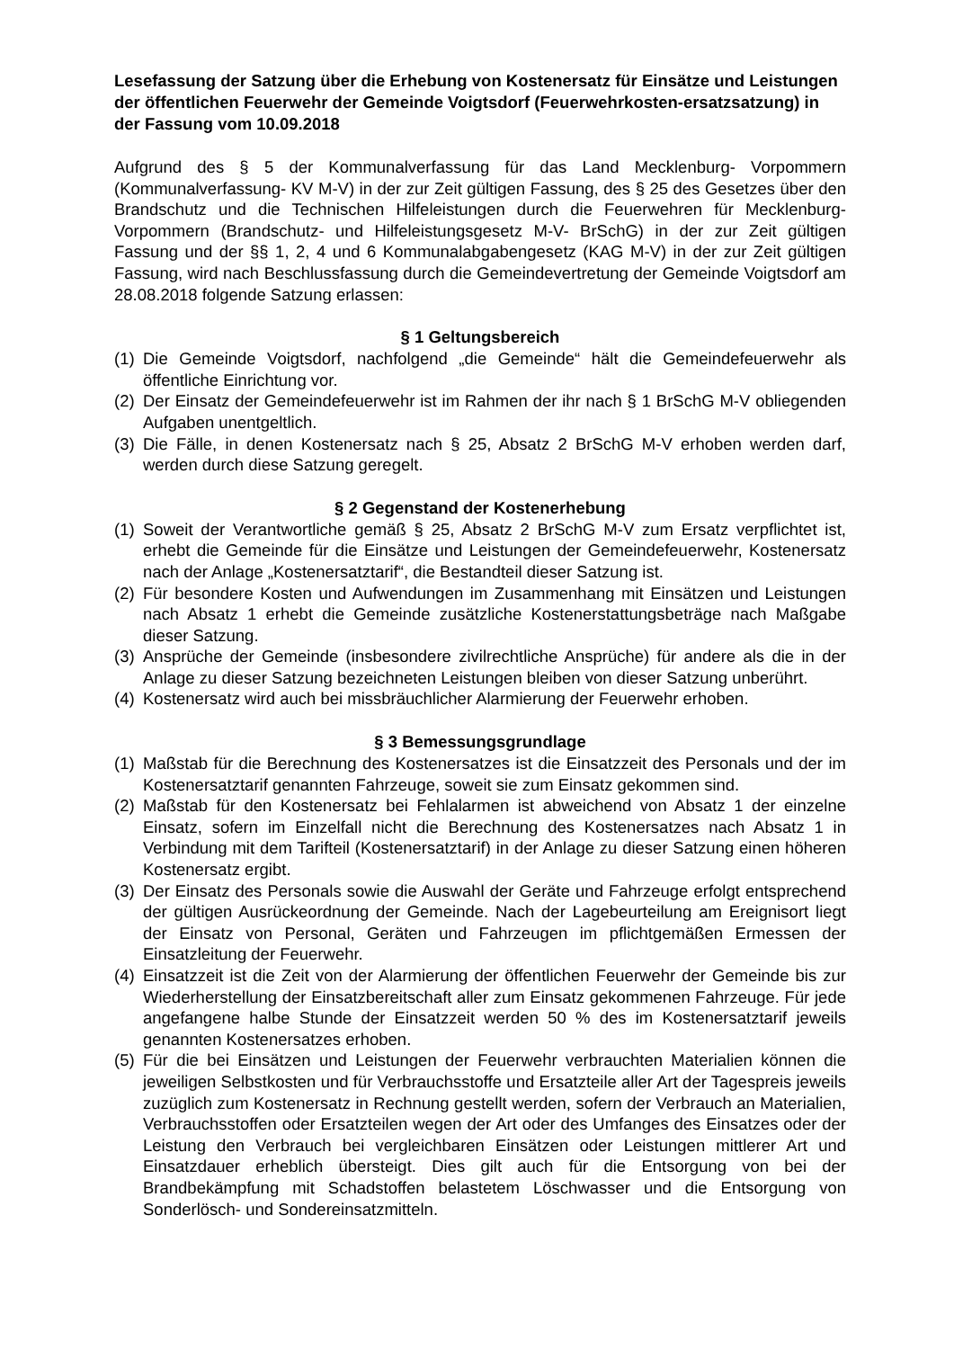Lesefassung der Satzung über die Erhebung von Kostenersatz für Einsätze und Leistungen der öffentlichen Feuerwehr der Gemeinde Voigtsdorf (Feuerwehrkosten-ersatzsatzung) in der Fassung vom 10.09.2018
Aufgrund des § 5 der Kommunalverfassung für das Land Mecklenburg- Vorpommern (Kommunalverfassung- KV M-V) in der zur Zeit gültigen Fassung, des § 25 des Gesetzes über den Brandschutz und die Technischen Hilfeleistungen durch die Feuerwehren für Mecklenburg- Vorpommern (Brandschutz- und Hilfeleistungsgesetz M-V- BrSchG) in der zur Zeit gültigen Fassung und der §§ 1, 2, 4 und 6 Kommunalabgabengesetz (KAG M-V) in der zur Zeit gültigen Fassung, wird nach Beschlussfassung durch die Gemeindevertretung der Gemeinde Voigtsdorf am 28.08.2018 folgende Satzung erlassen:
§ 1 Geltungsbereich
(1) Die Gemeinde Voigtsdorf, nachfolgend „die Gemeinde“ hält die Gemeindefeuerwehr als öffentliche Einrichtung vor.
(2) Der Einsatz der Gemeindefeuerwehr ist im Rahmen der ihr nach § 1 BrSchG M-V obliegenden Aufgaben unentgeltlich.
(3) Die Fälle, in denen Kostenersatz nach § 25, Absatz 2 BrSchG M-V erhoben werden darf, werden durch diese Satzung geregelt.
§ 2 Gegenstand der Kostenerhebung
(1) Soweit der Verantwortliche gemäß § 25, Absatz 2 BrSchG M-V zum Ersatz verpflichtet ist, erhebt die Gemeinde für die Einsätze und Leistungen der Gemeindefeuerwehr, Kostenersatz nach der Anlage „Kostenersatztarif“, die Bestandteil dieser Satzung ist.
(2) Für besondere Kosten und Aufwendungen im Zusammenhang mit Einsätzen und Leistungen nach Absatz 1 erhebt die Gemeinde zusätzliche Kostenerstattungsbeträge nach Maßgabe dieser Satzung.
(3) Ansprüche der Gemeinde (insbesondere zivilrechtliche Ansprüche) für andere als die in der Anlage zu dieser Satzung bezeichneten Leistungen bleiben von dieser Satzung unberührt.
(4) Kostenersatz wird auch bei missbräuchlicher Alarmierung der Feuerwehr erhoben.
§ 3 Bemessungsgrundlage
(1) Maßstab für die Berechnung des Kostenersatzes ist die Einsatzzeit des Personals und der im Kostenersatztarif genannten Fahrzeuge, soweit sie zum Einsatz gekommen sind.
(2) Maßstab für den Kostenersatz bei Fehlalarmen ist abweichend von Absatz 1 der einzelne Einsatz, sofern im Einzelfall nicht die Berechnung des Kostenersatzes nach Absatz 1 in Verbindung mit dem Tarifteil (Kostenersatztarif) in der Anlage zu dieser Satzung einen höheren Kostenersatz ergibt.
(3) Der Einsatz des Personals sowie die Auswahl der Geräte und Fahrzeuge erfolgt entsprechend der gültigen Ausrückeordnung der Gemeinde. Nach der Lagebeurteilung am Ereignisort liegt der Einsatz von Personal, Geräten und Fahrzeugen im pflichtgemäßen Ermessen der Einsatzleitung der Feuerwehr.
(4) Einsatzzeit ist die Zeit von der Alarmierung der öffentlichen Feuerwehr der Gemeinde bis zur Wiederherstellung der Einsatzbereitschaft aller zum Einsatz gekommenen Fahrzeuge. Für jede angefangene halbe Stunde der Einsatzzeit werden 50 % des im Kostenersatztarif jeweils genannten Kostenersatzes erhoben.
(5) Für die bei Einsätzen und Leistungen der Feuerwehr verbrauchten Materialien können die jeweiligen Selbstkosten und für Verbrauchsstoffe und Ersatzteile aller Art der Tagespreis jeweils zuzüglich zum Kostenersatz in Rechnung gestellt werden, sofern der Verbrauch an Materialien, Verbrauchsstoffen oder Ersatzteilen wegen der Art oder des Umfanges des Einsatzes oder der Leistung den Verbrauch bei vergleichbaren Einsätzen oder Leistungen mittlerer Art und Einsatzdauer erheblich übersteigt. Dies gilt auch für die Entsorgung von bei der Brandbekämpfung mit Schadstoffen belastetem Löschwasser und die Entsorgung von Sonderlösch- und Sondereinsatzmitteln.